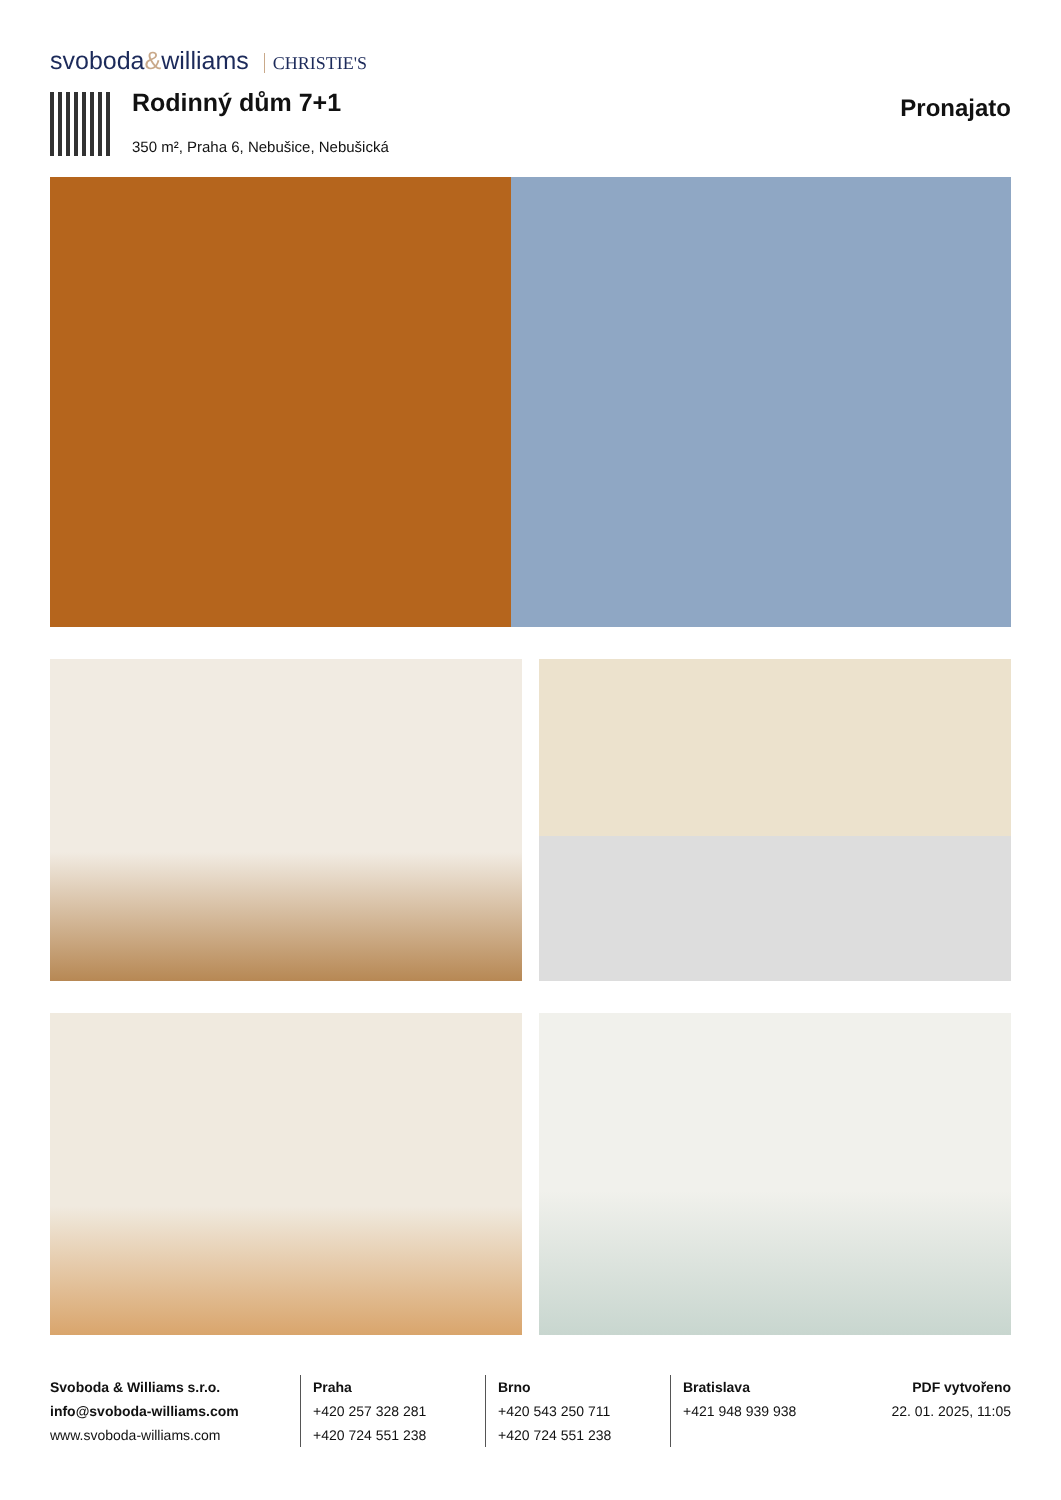svoboda&williams CHRISTIE'S
Rodinný dům 7+1
350 m², Praha 6, Nebušice, Nebušická
Pronajato
Svoboda & Williams s.r.o.
info@svoboda-williams.com
www.svoboda-williams.com
Praha
+420 257 328 281
+420 724 551 238
Brno
+420 543 250 711
+420 724 551 238
Bratislava
+421 948 939 938
PDF vytvořeno
22. 01. 2025, 11:05